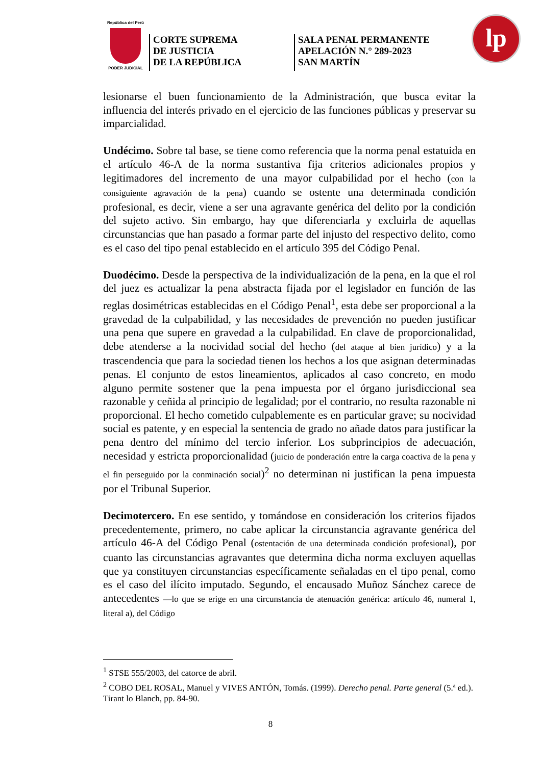República del Perú
PODER JUDICIAL
CORTE SUPREMA
DE JUSTICIA
DE LA REPÚBLICA
SALA PENAL PERMANENTE
APELACIÓN N.° 289-2023
SAN MARTÍN
lp
lesionarse el buen funcionamiento de la Administración, que busca evitar la influencia del interés privado en el ejercicio de las funciones públicas y preservar su imparcialidad.
Undécimo. Sobre tal base, se tiene como referencia que la norma penal estatuida en el artículo 46-A de la norma sustantiva fija criterios adicionales propios y legitimadores del incremento de una mayor culpabilidad por el hecho (con la consiguiente agravación de la pena) cuando se ostente una determinada condición profesional, es decir, viene a ser una agravante genérica del delito por la condición del sujeto activo. Sin embargo, hay que diferenciarla y excluirla de aquellas circunstancias que han pasado a formar parte del injusto del respectivo delito, como es el caso del tipo penal establecido en el artículo 395 del Código Penal.
Duodécimo. Desde la perspectiva de la individualización de la pena, en la que el rol del juez es actualizar la pena abstracta fijada por el legislador en función de las reglas dosimétricas establecidas en el Código Penal<sup>1</sup>, esta debe ser proporcional a la gravedad de la culpabilidad, y las necesidades de prevención no pueden justificar una pena que supere en gravedad a la culpabilidad. En clave de proporcionalidad, debe atenderse a la nocividad social del hecho (del ataque al bien jurídico) y a la trascendencia que para la sociedad tienen los hechos a los que asignan determinadas penas. El conjunto de estos lineamientos, aplicados al caso concreto, en modo alguno permite sostener que la pena impuesta por el órgano jurisdiccional sea razonable y ceñida al principio de legalidad; por el contrario, no resulta razonable ni proporcional. El hecho cometido culpablemente es en particular grave; su nocividad social es patente, y en especial la sentencia de grado no añade datos para justificar la pena dentro del mínimo del tercio inferior. Los subprincipios de adecuación, necesidad y estricta proporcionalidad (juicio de ponderación entre la carga coactiva de la pena y el fin perseguido por la conminación social)<sup>2</sup> no determinan ni justifican la pena impuesta por el Tribunal Superior.
Decimotercero. En ese sentido, y tomándose en consideración los criterios fijados precedentemente, primero, no cabe aplicar la circunstancia agravante genérica del artículo 46-A del Código Penal (ostentación de una determinada condición profesional), por cuanto las circunstancias agravantes que determina dicha norma excluyen aquellas que ya constituyen circunstancias específicamente señaladas en el tipo penal, como es el caso del ilícito imputado. Segundo, el encausado Muñoz Sánchez carece de antecedentes —lo que se erige en una circunstancia de atenuación genérica: artículo 46, numeral 1, literal a), del Código
<sup>1</sup> STSE 555/2003, del catorce de abril.
<sup>2</sup> COBO DEL ROSAL, Manuel y VIVES ANTÓN, Tomás. (1999). Derecho penal. Parte general (5.ª ed.). Tirant lo Blanch, pp. 84-90.
8